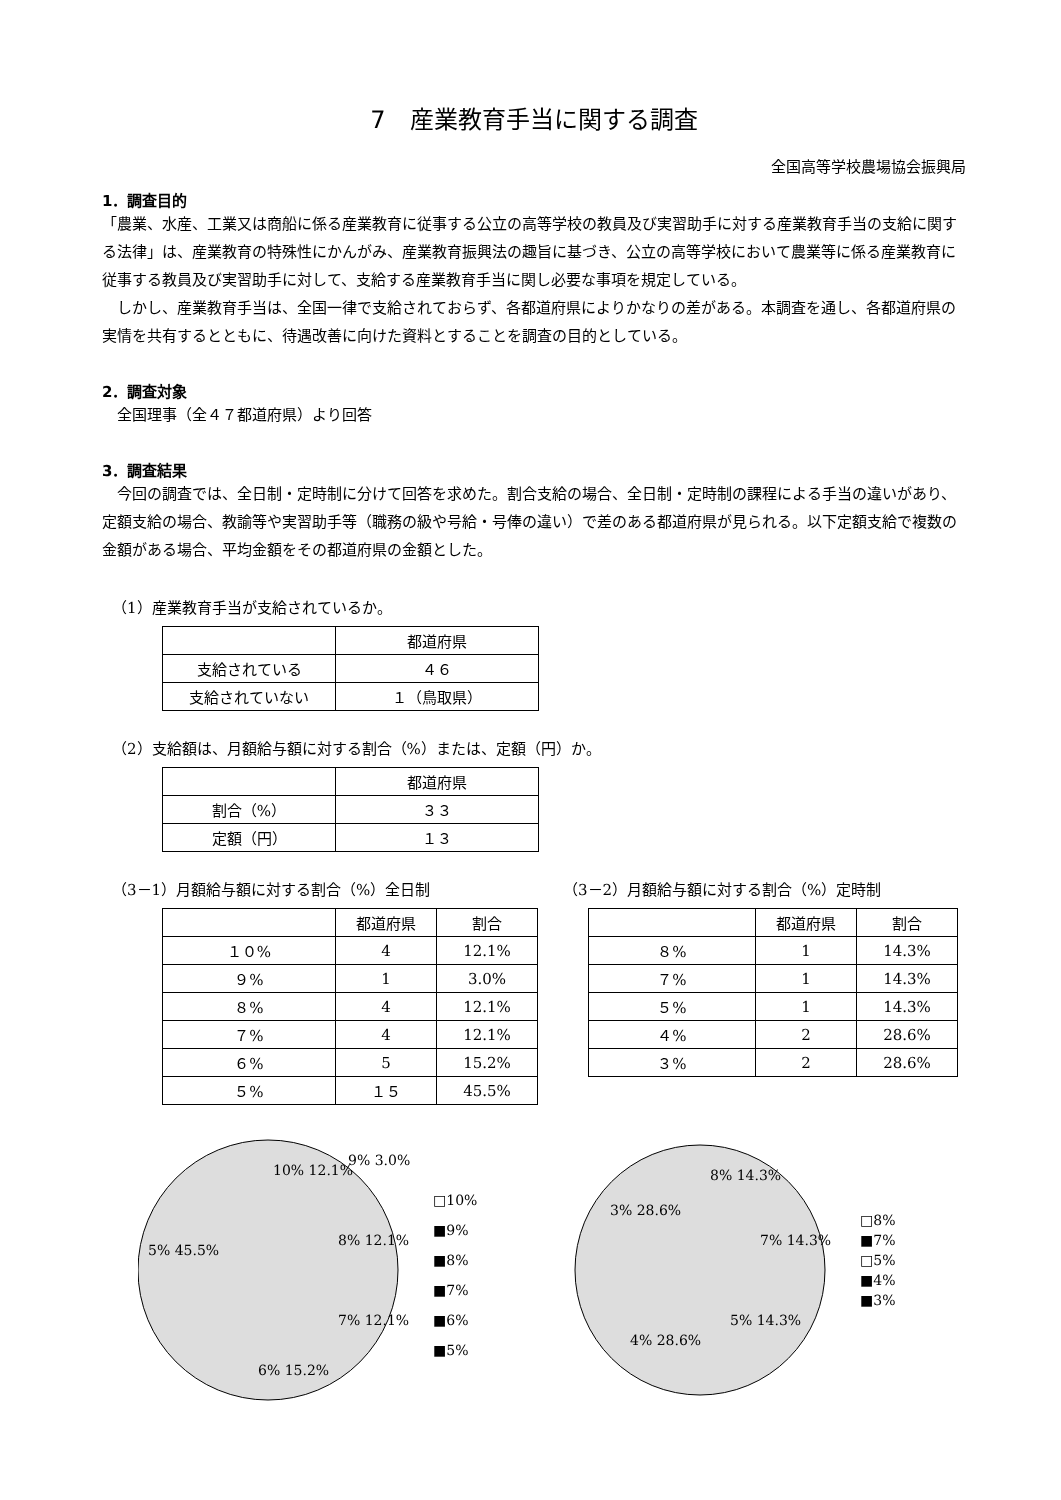7　産業教育手当に関する調査
全国高等学校農場協会振興局
1．調査目的
「農業、水産、工業又は商船に係る産業教育に従事する公立の高等学校の教員及び実習助手に対する産業教育手当の支給に関する法律」は、産業教育の特殊性にかんがみ、産業教育振興法の趣旨に基づき、公立の高等学校において農業等に係る産業教育に従事する教員及び実習助手に対して、支給する産業教育手当に関し必要な事項を規定している。
　しかし、産業教育手当は、全国一律で支給されておらず、各都道府県によりかなりの差がある。本調査を通し、各都道府県の実情を共有するとともに、待遇改善に向けた資料とすることを調査の目的としている。
2．調査対象
　全国理事（全４７都道府県）より回答
3．調査結果
　今回の調査では、全日制・定時制に分けて回答を求めた。割合支給の場合、全日制・定時制の課程による手当の違いがあり、定額支給の場合、教諭等や実習助手等（職務の級や号給・号俸の違い）で差のある都道府県が見られる。以下定額支給で複数の金額がある場合、平均金額をその都道府県の金額とした。
（1）産業教育手当が支給されているか。
| | 都道府県 |
| --- | --- |
| 支給されている | ４６ |
| 支給されていない | １（鳥取県） |
（2）支給額は、月額給与額に対する割合（%）または、定額（円）か。
| | 都道府県 |
| --- | --- |
| 割合（%） | ３３ |
| 定額（円） | １３ |
（3－1）月額給与額に対する割合（%）全日制
| | 都道府県 | 割合 |
| --- | --- | --- |
| １０% | 4 | 12.1% |
| ９% | 1 | 3.0% |
| ８% | 4 | 12.1% |
| ７% | 4 | 12.1% |
| ６% | 5 | 15.2% |
| ５% | １５ | 45.5% |
（3－2）月額給与額に対する割合（%）定時制
| | 都道府県 | 割合 |
| --- | --- | --- |
| ８% | 1 | 14.3% |
| ７% | 1 | 14.3% |
| ５% | 1 | 14.3% |
| ４% | 2 | 28.6% |
| ３% | 2 | 28.6% |
5% 45.5%
10% 12.1%
9% 3.0%
8% 12.1%
7% 12.1%
6% 15.2%
□10%
■9%
■8%
■7%
■6%
■5%
8% 14.3%
7% 14.3%
5% 14.3%
4% 28.6%
3% 28.6%
□8%
■7%
□5%
■4%
■3%